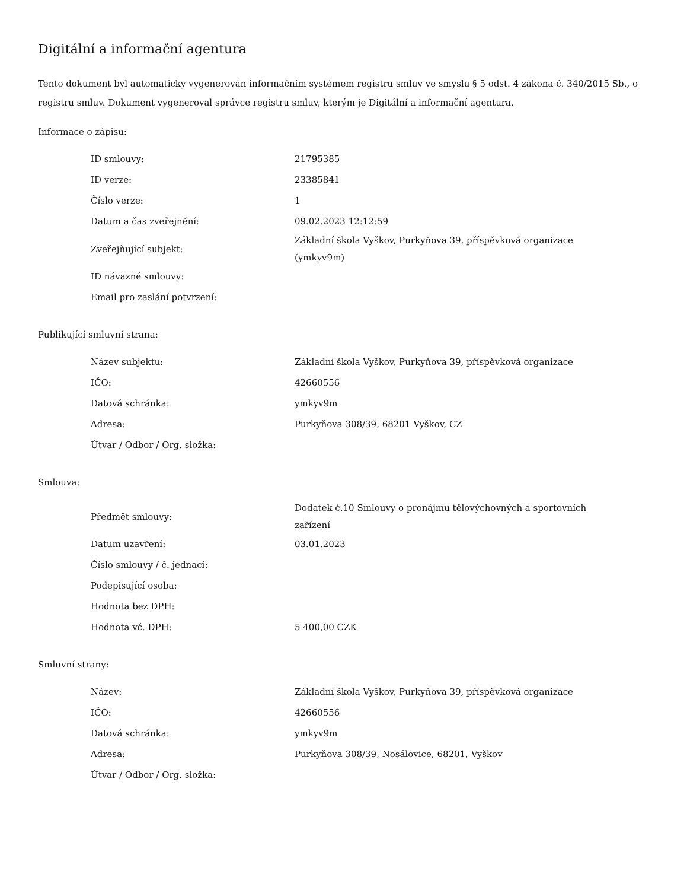Digitální a informační agentura
Tento dokument byl automaticky vygenerován informačním systémem registru smluv ve smyslu § 5 odst. 4 zákona č. 340/2015 Sb., o registru smluv. Dokument vygeneroval správce registru smluv, kterým je Digitální a informační agentura.
Informace o zápisu:
| ID smlouvy: | 21795385 |
| ID verze: | 23385841 |
| Číslo verze: | 1 |
| Datum a čas zveřejnění: | 09.02.2023 12:12:59 |
| Zveřejňující subjekt: | Základní škola Vyškov, Purkyňova 39, příspěvková organizace (ymkyv9m) |
| ID návazné smlouvy: | |
| Email pro zaslání potvrzení: | |
Publikující smluvní strana:
| Název subjektu: | Základní škola Vyškov, Purkyňova 39, příspěvková organizace |
| IČO: | 42660556 |
| Datová schránka: | ymkyv9m |
| Adresa: | Purkyňova 308/39, 68201 Vyškov, CZ |
| Útvar / Odbor / Org. složka: | |
Smlouva:
| Předmět smlouvy: | Dodatek č.10 Smlouvy o pronájmu tělovýchovných a sportovních zařízení |
| Datum uzavření: | 03.01.2023 |
| Číslo smlouvy / č. jednací: | |
| Podepisující osoba: | |
| Hodnota bez DPH: | |
| Hodnota vč. DPH: | 5 400,00 CZK |
Smluvní strany:
| Název: | Základní škola Vyškov, Purkyňova 39, příspěvková organizace |
| IČO: | 42660556 |
| Datová schránka: | ymkyv9m |
| Adresa: | Purkyňova 308/39, Nosálovice, 68201, Vyškov |
| Útvar / Odbor / Org. složka: | |